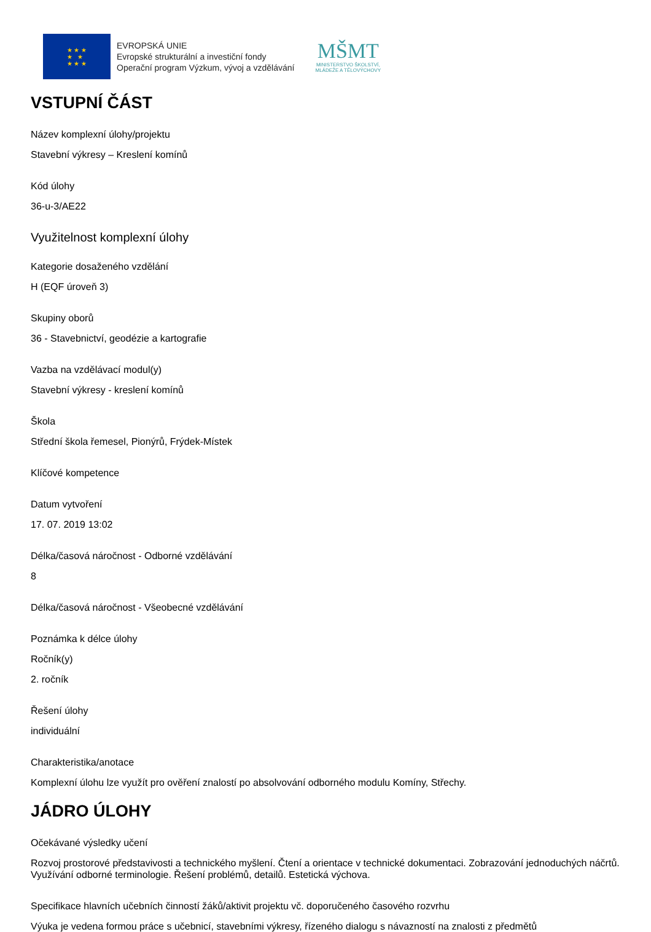★ ★ ★
★ ★
★ ★ ★
EVROPSKÁ UNIE
Evropské strukturální a investiční fondy
Operační program Výzkum, vývoj a vzdělávání
MŠMT
MINISTERSTVO ŠKOLSTVÍ,
MLÁDEŽE A TĚLOVÝCHOVY
VSTUPNÍ ČÁST
Název komplexní úlohy/projektu
Stavební výkresy – Kreslení komínů
Kód úlohy
36-u-3/AE22
Využitelnost komplexní úlohy
Kategorie dosaženého vzdělání
H (EQF úroveň 3)
Skupiny oborů
36 - Stavebnictví, geodézie a kartografie
Vazba na vzdělávací modul(y)
Stavební výkresy - kreslení komínů
Škola
Střední škola řemesel, Pionýrů, Frýdek-Místek
Klíčové kompetence
Datum vytvoření
17. 07. 2019 13:02
Délka/časová náročnost - Odborné vzdělávání
8
Délka/časová náročnost - Všeobecné vzdělávání
Poznámka k délce úlohy
Ročník(y)
2. ročník
Řešení úlohy
individuální
Charakteristika/anotace
Komplexní úlohu lze využít pro ověření znalostí po absolvování odborného modulu Komíny, Střechy.
JÁDRO ÚLOHY
Očekávané výsledky učení
Rozvoj prostorové představivosti a technického myšlení. Čtení a orientace v technické dokumentaci. Zobrazování jednoduchých náčrtů. Využívání odborné terminologie. Řešení problémů, detailů. Estetická výchova.
Specifikace hlavních učebních činností žáků/aktivit projektu vč. doporučeného časového rozvrhu
Výuka je vedena formou práce s učebnicí, stavebními výkresy, řízeného dialogu s návazností na znalosti z předmětů